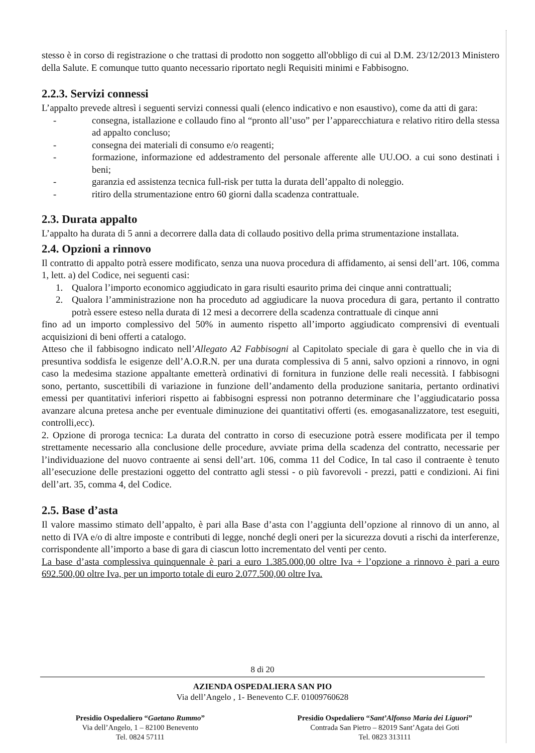stesso è in corso di registrazione o che trattasi di prodotto non soggetto all'obbligo di cui al D.M. 23/12/2013 Ministero della Salute. E comunque tutto quanto necessario riportato negli Requisiti minimi e Fabbisogno.
2.2.3. Servizi connessi
L’appalto prevede altresì i seguenti servizi connessi quali (elenco indicativo e non esaustivo), come da atti di gara:
- consegna, istallazione e collaudo fino al “pronto all’uso” per l’apparecchiatura e relativo ritiro della stessa ad appalto concluso;
- consegna dei materiali di consumo e/o reagenti;
- formazione, informazione ed addestramento del personale afferente alle UU.OO. a cui sono destinati i beni;
- garanzia ed assistenza tecnica full-risk per tutta la durata dell’appalto di noleggio.
- ritiro della strumentazione entro 60 giorni dalla scadenza contrattuale.
2.3. Durata appalto
L’appalto ha durata di 5 anni a decorrere dalla data di collaudo positivo della prima strumentazione installata.
2.4. Opzioni a rinnovo
Il contratto di appalto potrà essere modificato, senza una nuova procedura di affidamento, ai sensi dell’art. 106, comma 1, lett. a) del Codice, nei seguenti casi:
1. Qualora l’importo economico aggiudicato in gara risulti esaurito prima dei cinque anni contrattuali;
2. Qualora l’amministrazione non ha proceduto ad aggiudicare la nuova procedura di gara, pertanto il contratto potrà essere esteso nella durata di 12 mesi a decorrere della scadenza contrattuale di cinque anni
fino ad un importo complessivo del 50% in aumento rispetto all’importo aggiudicato comprensivi di eventuali acquisizioni di beni offerti a catalogo.
Atteso che il fabbisogno indicato nell’Allegato A2 Fabbisogni al Capitolato speciale di gara è quello che in via di presuntiva soddisfa le esigenze dell’A.O.R.N. per una durata complessiva di 5 anni, salvo opzioni a rinnovo, in ogni caso la medesima stazione appaltante emetterà ordinativi di fornitura in funzione delle reali necessità. I fabbisogni sono, pertanto, suscettibili di variazione in funzione dell’andamento della produzione sanitaria, pertanto ordinativi emessi per quantitativi inferiori rispetto ai fabbisogni espressi non potranno determinare che l’aggiudicatario possa avanzare alcuna pretesa anche per eventuale diminuzione dei quantitativi offerti (es. emogasanalizzatore, test eseguiti, controlli,ecc).
2. Opzione di proroga tecnica: La durata del contratto in corso di esecuzione potrà essere modificata per il tempo strettamente necessario alla conclusione delle procedure, avviate prima della scadenza del contratto, necessarie per l’individuazione del nuovo contraente ai sensi dell’art. 106, comma 11 del Codice, In tal caso il contraente è tenuto all’esecuzione delle prestazioni oggetto del contratto agli stessi - o più favorevoli - prezzi, patti e condizioni. Ai fini dell’art. 35, comma 4, del Codice.
2.5. Base d’asta
Il valore massimo stimato dell’appalto, è pari alla Base d’asta con l’aggiunta dell’opzione al rinnovo di un anno, al netto di IVA e/o di altre imposte e contributi di legge, nonché degli oneri per la sicurezza dovuti a rischi da interferenze, corrispondente all’importo a base di gara di ciascun lotto incrementato del venti per cento.
La base d’asta complessiva quinquennale è pari a euro 1.385.000,00 oltre Iva + l’opzione a rinnovo è pari a euro 692.500,00 oltre Iva, per un importo totale di euro 2.077.500,00 oltre Iva.
8 di 20
AZIENDA OSPEDALIERA SAN PIO
Via dell’Angelo , 1- Benevento C.F. 01009760628
Presidio Ospedaliero “Gaetano Rummo”
Via dell’Angelo, 1 – 82100 Benevento
Tel. 0824 57111
Presidio Ospedaliero “Sant’Alfonso Maria dei Liguori”
Contrada San Pietro – 82019 Sant’Agata dei Goti
Tel. 0823 313111